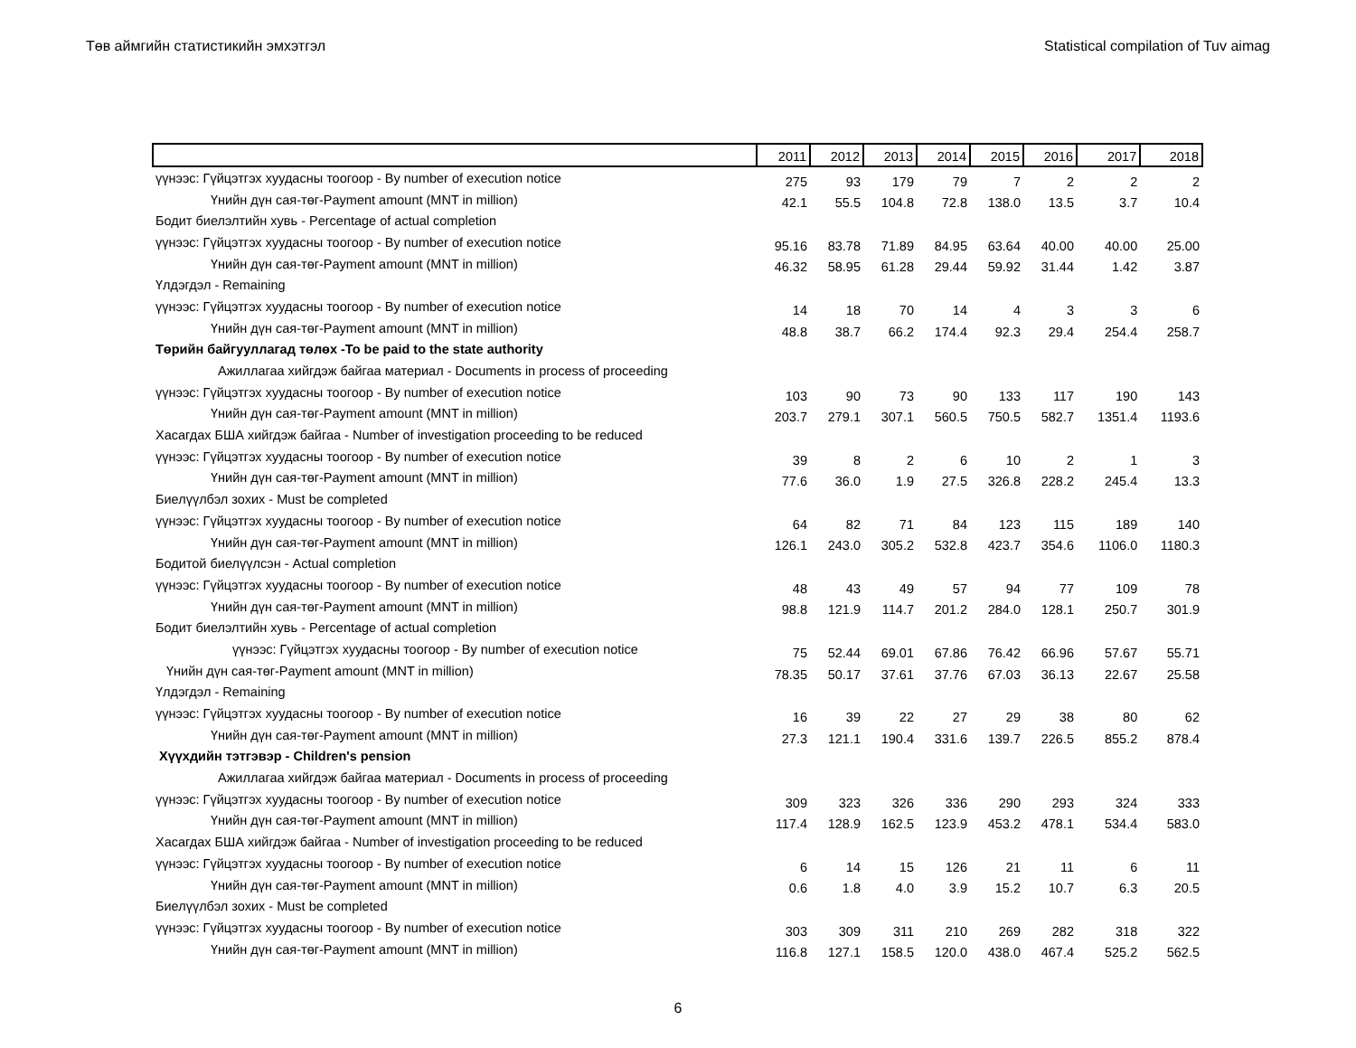Төв аймгийн статистикийн эмхэтгэл Statistical compilation of Tuv aimag
| | 2011 | 2012 | 2013 | 2014 | 2015 | 2016 | 2017 | 2018 |
| --- | --- | --- | --- | --- | --- | --- | --- | --- |
| үүнээс: Гүйцэтгэх хуудасны тоогоор - By number of execution notice | 275 | 93 | 179 | 79 | 7 | 2 | 2 | 2 |
| Үнийн дүн сая-төг-Payment amount (MNT in million) | 42.1 | 55.5 | 104.8 | 72.8 | 138.0 | 13.5 | 3.7 | 10.4 |
| Бодит биелэлтийн хувь - Percentage of actual completion | | | | | | | | |
| үүнээс: Гүйцэтгэх хуудасны тоогоор - By number of execution notice | 95.16 | 83.78 | 71.89 | 84.95 | 63.64 | 40.00 | 40.00 | 25.00 |
| Үнийн дүн сая-төг-Payment amount (MNT in million) | 46.32 | 58.95 | 61.28 | 29.44 | 59.92 | 31.44 | 1.42 | 3.87 |
| Үлдэгдэл - Remaining | | | | | | | | |
| үүнээс: Гүйцэтгэх хуудасны тоогоор - By number of execution notice | 14 | 18 | 70 | 14 | 4 | 3 | 3 | 6 |
| Үнийн дүн сая-төг-Payment amount (MNT in million) | 48.8 | 38.7 | 66.2 | 174.4 | 92.3 | 29.4 | 254.4 | 258.7 |
| Төрийн байгууллагад төлөх -To be paid to the state authority | | | | | | | | |
| Ажиллагаа хийгдэж байгаа материал - Documents in process of proceeding | | | | | | | | |
| үүнээс: Гүйцэтгэх хуудасны тоогоор - By number of execution notice | 103 | 90 | 73 | 90 | 133 | 117 | 190 | 143 |
| Үнийн дүн сая-төг-Payment amount (MNT in million) | 203.7 | 279.1 | 307.1 | 560.5 | 750.5 | 582.7 | 1351.4 | 1193.6 |
| Хасагдах БША хийгдэж байгаа - Number of investigation proceeding to be reduced | | | | | | | | |
| үүнээс: Гүйцэтгэх хуудасны тоогоор - By number of execution notice | 39 | 8 | 2 | 6 | 10 | 2 | 1 | 3 |
| Үнийн дүн сая-төг-Payment amount (MNT in million) | 77.6 | 36.0 | 1.9 | 27.5 | 326.8 | 228.2 | 245.4 | 13.3 |
| Биелүүлбэл зохих - Must be completed | | | | | | | | |
| үүнээс: Гүйцэтгэх хуудасны тоогоор - By number of execution notice | 64 | 82 | 71 | 84 | 123 | 115 | 189 | 140 |
| Үнийн дүн сая-төг-Payment amount (MNT in million) | 126.1 | 243.0 | 305.2 | 532.8 | 423.7 | 354.6 | 1106.0 | 1180.3 |
| Бодитой биелүүлсэн - Actual completion | | | | | | | | |
| үүнээс: Гүйцэтгэх хуудасны тоогоор - By number of execution notice | 48 | 43 | 49 | 57 | 94 | 77 | 109 | 78 |
| Үнийн дүн сая-төг-Payment amount (MNT in million) | 98.8 | 121.9 | 114.7 | 201.2 | 284.0 | 128.1 | 250.7 | 301.9 |
| Бодит биелэлтийн хувь - Percentage of actual completion | | | | | | | | |
| үүнээс: Гүйцэтгэх хуудасны тоогоор - By number of execution notice | 75 | 52.44 | 69.01 | 67.86 | 76.42 | 66.96 | 57.67 | 55.71 |
| Үнийн дүн сая-төг-Payment amount (MNT in million) | 78.35 | 50.17 | 37.61 | 37.76 | 67.03 | 36.13 | 22.67 | 25.58 |
| Үлдэгдэл - Remaining | | | | | | | | |
| үүнээс: Гүйцэтгэх хуудасны тоогоор - By number of execution notice | 16 | 39 | 22 | 27 | 29 | 38 | 80 | 62 |
| Үнийн дүн сая-төг-Payment amount (MNT in million) | 27.3 | 121.1 | 190.4 | 331.6 | 139.7 | 226.5 | 855.2 | 878.4 |
| Хүүхдийн тэтгэвэр - Children's pension | | | | | | | | |
| Ажиллагаа хийгдэж байгаа материал - Documents in process of proceeding | | | | | | | | |
| үүнээс: Гүйцэтгэх хуудасны тоогоор - By number of execution notice | 309 | 323 | 326 | 336 | 290 | 293 | 324 | 333 |
| Үнийн дүн сая-төг-Payment amount (MNT in million) | 117.4 | 128.9 | 162.5 | 123.9 | 453.2 | 478.1 | 534.4 | 583.0 |
| Хасагдах БША хийгдэж байгаа - Number of investigation proceeding to be reduced | | | | | | | | |
| үүнээс: Гүйцэтгэх хуудасны тоогоор - By number of execution notice | 6 | 14 | 15 | 126 | 21 | 11 | 6 | 11 |
| Үнийн дүн сая-төг-Payment amount (MNT in million) | 0.6 | 1.8 | 4.0 | 3.9 | 15.2 | 10.7 | 6.3 | 20.5 |
| Биелүүлбэл зохих - Must be completed | | | | | | | | |
| үүнээс: Гүйцэтгэх хуудасны тоогоор - By number of execution notice | 303 | 309 | 311 | 210 | 269 | 282 | 318 | 322 |
| Үнийн дүн сая-төг-Payment amount (MNT in million) | 116.8 | 127.1 | 158.5 | 120.0 | 438.0 | 467.4 | 525.2 | 562.5 |
6